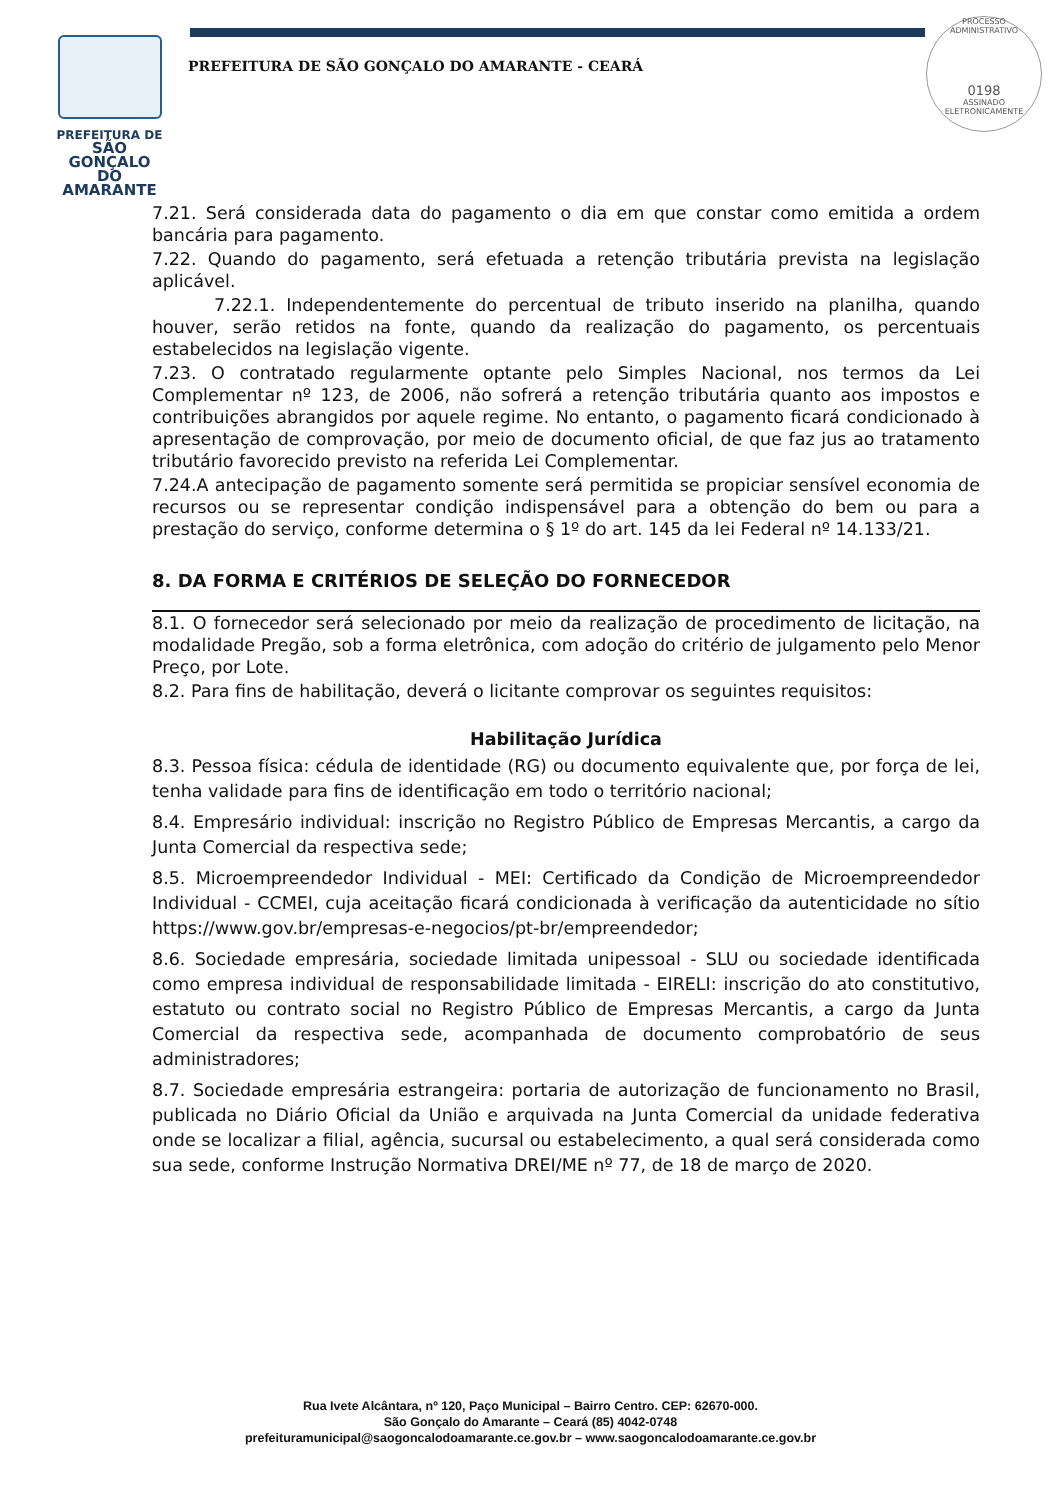PREFEITURA DE
SÃO GONÇALO
DO AMARANTE
PREFEITURA DE SÃO GONÇALO DO AMARANTE - CEARÁ
PROCESSO ADMINISTRATIVO
0198
ASSINADO ELETRONICAMENTE
7.21. Será considerada data do pagamento o dia em que constar como emitida a ordem bancária para pagamento.
7.22. Quando do pagamento, será efetuada a retenção tributária prevista na legislação aplicável.
7.22.1. Independentemente do percentual de tributo inserido na planilha, quando houver, serão retidos na fonte, quando da realização do pagamento, os percentuais estabelecidos na legislação vigente.
7.23. O contratado regularmente optante pelo Simples Nacional, nos termos da Lei Complementar nº 123, de 2006, não sofrerá a retenção tributária quanto aos impostos e contribuições abrangidos por aquele regime. No entanto, o pagamento ficará condicionado à apresentação de comprovação, por meio de documento oficial, de que faz jus ao tratamento tributário favorecido previsto na referida Lei Complementar.
7.24.A antecipação de pagamento somente será permitida se propiciar sensível economia de recursos ou se representar condição indispensável para a obtenção do bem ou para a prestação do serviço, conforme determina o § 1º do art. 145 da lei Federal nº 14.133/21.
8. DA FORMA E CRITÉRIOS DE SELEÇÃO DO FORNECEDOR
8.1. O fornecedor será selecionado por meio da realização de procedimento de licitação, na modalidade Pregão, sob a forma eletrônica, com adoção do critério de julgamento pelo Menor Preço, por Lote.
8.2. Para fins de habilitação, deverá o licitante comprovar os seguintes requisitos:
Habilitação Jurídica
8.3. Pessoa física: cédula de identidade (RG) ou documento equivalente que, por força de lei, tenha validade para fins de identificação em todo o território nacional;
8.4. Empresário individual: inscrição no Registro Público de Empresas Mercantis, a cargo da Junta Comercial da respectiva sede;
8.5. Microempreendedor Individual - MEI: Certificado da Condição de Microempreendedor Individual - CCMEI, cuja aceitação ficará condicionada à verificação da autenticidade no sítio https://www.gov.br/empresas-e-negocios/pt-br/empreendedor;
8.6. Sociedade empresária, sociedade limitada unipessoal - SLU ou sociedade identificada como empresa individual de responsabilidade limitada - EIRELI: inscrição do ato constitutivo, estatuto ou contrato social no Registro Público de Empresas Mercantis, a cargo da Junta Comercial da respectiva sede, acompanhada de documento comprobatório de seus administradores;
8.7. Sociedade empresária estrangeira: portaria de autorização de funcionamento no Brasil, publicada no Diário Oficial da União e arquivada na Junta Comercial da unidade federativa onde se localizar a filial, agência, sucursal ou estabelecimento, a qual será considerada como sua sede, conforme Instrução Normativa DREI/ME nº 77, de 18 de março de 2020.
Rua Ivete Alcântara, nº 120, Paço Municipal – Bairro Centro. CEP: 62670-000.
São Gonçalo do Amarante – Ceará (85) 4042-0748
prefeituramunicipal@saogoncalodoamarante.ce.gov.br – www.saogoncalodoamarante.ce.gov.br